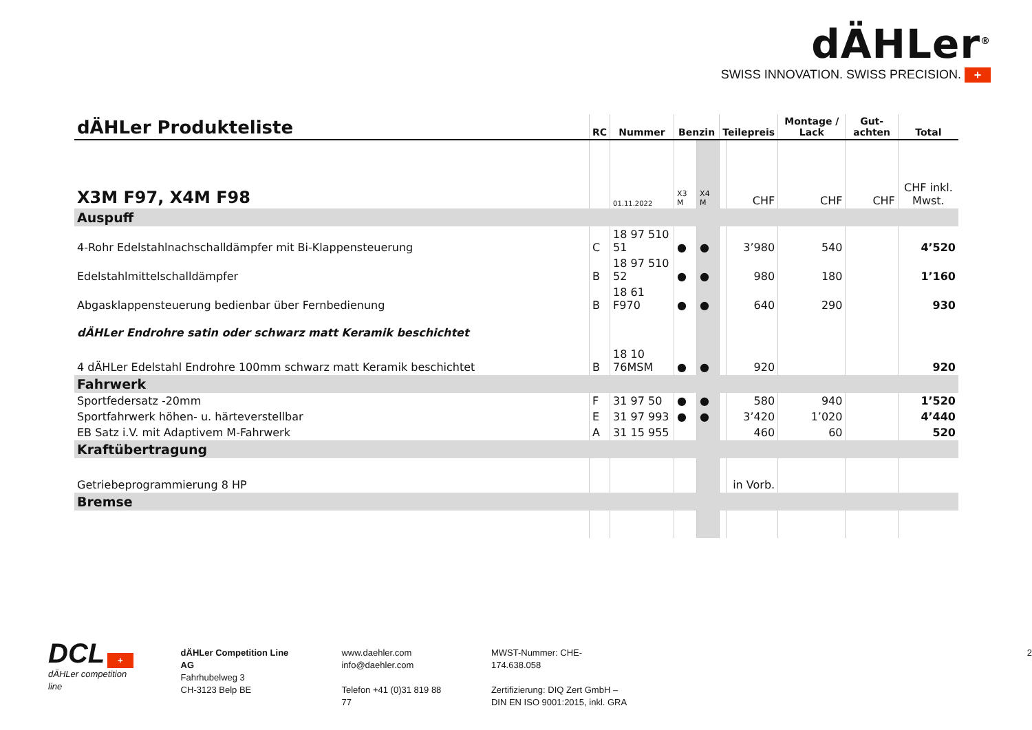dÄHLer<sup>®</sup>
SWISS INNOVATION. SWISS PRECISION. +
| dÄHLer Produkteliste | RC | Nummer | Benzin | | Teilepreis | | Montage / Lack | Gut-achten | Total |
| --- | --- | --- | --- | --- | --- | --- | --- | --- | --- |
| X3M F97, X4M F98 | | 01.11.2022 | X3 M | X4 M | | CHF | CHF | CHF | CHF inkl. Mwst. |
| Auspuff | | | | | | | | | |
| 4-Rohr Edelstahlnachschalldämpfer mit Bi-Klappensteuerung | C | 18 97 510 51 | ● | ● | | 3’980 | 540 | | 4’520 |
| Edelstahlmittelschalldämpfer | B | 18 97 510 52 | ● | ● | | 980 | 180 | | 1’160 |
| Abgasklappensteuerung bedienbar über Fernbedienung | B | 18 61 F970 | ● | ● | | 640 | 290 | | 930 |
| dÄHLer Endrohre satin oder schwarz matt Keramik beschichtet | | | | | | | | | |
| 4 dÄHLer Edelstahl Endrohre 100mm schwarz matt Keramik beschichtet | B | 18 10 76MSM | ● | ● | | 920 | | | 920 |
| Fahrwerk | | | | | | | | | |
| Sportfedersatz -20mm | F | 31 97 50 | ● | ● | | 580 | 940 | | 1’520 |
| Sportfahrwerk höhen- u. härteverstellbar | E | 31 97 993 | ● | ● | | 3’420 | 1’020 | | 4’440 |
| EB Satz i.V. mit Adaptivem M-Fahrwerk | A | 31 15 955 | | | | 460 | 60 | | 520 |
| Kraftübertragung | | | | | | | | | |
| Getriebeprogrammierung 8 HP | | | | | | in Vorb. | | | |
| Bremse | | | | | | | | | |
DCL +
dÄHLer competition line
dÄHLer Competition Line AG
Fahrhubelweg 3
CH-3123 Belp BE
www.daehler.com
info@daehler.com
Telefon +41 (0)31 819 88 77
MWST-Nummer: CHE-174.638.058
Zertifizierung: DIQ Zert GmbH –
DIN EN ISO 9001:2015, inkl. GRA
2